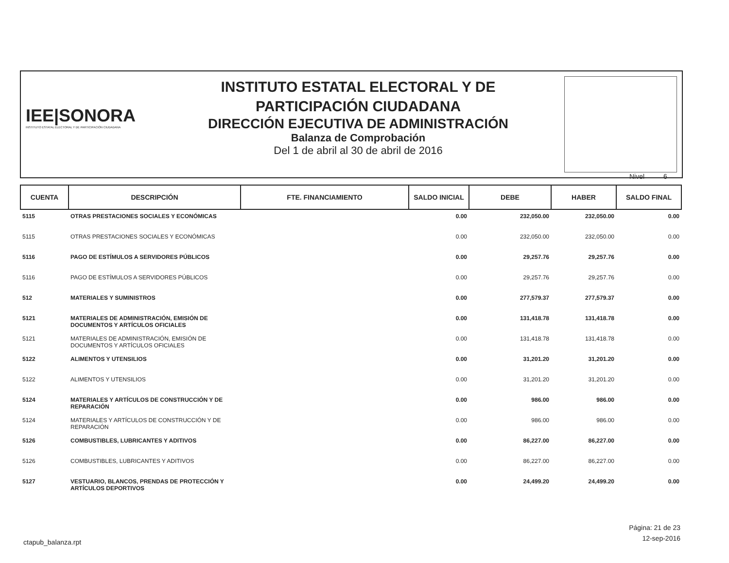IEE|SONORA
INSTITUTO ESTATAL ELECTORAL Y DE PARTICIPACIÓN CIUDADANA
INSTITUTO ESTATAL ELECTORAL Y DE
PARTICIPACIÓN CIUDADANA
DIRECCIÓN EJECUTIVA DE ADMINISTRACIÓN
Balanza de Comprobación
Del 1 de abril al 30 de abril de 2016
Nivel 6
| CUENTA | DESCRIPCIÓN | FTE. FINANCIAMIENTO | SALDO INICIAL | DEBE | HABER | SALDO FINAL |
| --- | --- | --- | --- | --- | --- | --- |
| 5115 | OTRAS PRESTACIONES SOCIALES Y ECONÓMICAS | | 0.00 | 232,050.00 | 232,050.00 | 0.00 |
| 5115 | OTRAS PRESTACIONES SOCIALES Y ECONÓMICAS | | 0.00 | 232,050.00 | 232,050.00 | 0.00 |
| 5116 | PAGO DE ESTÍMULOS A SERVIDORES PÚBLICOS | | 0.00 | 29,257.76 | 29,257.76 | 0.00 |
| 5116 | PAGO DE ESTÍMULOS A SERVIDORES PÚBLICOS | | 0.00 | 29,257.76 | 29,257.76 | 0.00 |
| 512 | MATERIALES Y SUMINISTROS | | 0.00 | 277,579.37 | 277,579.37 | 0.00 |
| 5121 | MATERIALES DE ADMINISTRACIÓN, EMISIÓN DE DOCUMENTOS Y ARTÍCULOS OFICIALES | | 0.00 | 131,418.78 | 131,418.78 | 0.00 |
| 5121 | MATERIALES DE ADMINISTRACIÓN, EMISIÓN DE DOCUMENTOS Y ARTÍCULOS OFICIALES | | 0.00 | 131,418.78 | 131,418.78 | 0.00 |
| 5122 | ALIMENTOS Y UTENSILIOS | | 0.00 | 31,201.20 | 31,201.20 | 0.00 |
| 5122 | ALIMENTOS Y UTENSILIOS | | 0.00 | 31,201.20 | 31,201.20 | 0.00 |
| 5124 | MATERIALES Y ARTÍCULOS DE CONSTRUCCIÓN Y DE REPARACIÓN | | 0.00 | 986.00 | 986.00 | 0.00 |
| 5124 | MATERIALES Y ARTÍCULOS DE CONSTRUCCIÓN Y DE REPARACIÓN | | 0.00 | 986.00 | 986.00 | 0.00 |
| 5126 | COMBUSTIBLES, LUBRICANTES Y ADITIVOS | | 0.00 | 86,227.00 | 86,227.00 | 0.00 |
| 5126 | COMBUSTIBLES, LUBRICANTES Y ADITIVOS | | 0.00 | 86,227.00 | 86,227.00 | 0.00 |
| 5127 | VESTUARIO, BLANCOS, PRENDAS DE PROTECCIÓN Y ARTÍCULOS DEPORTIVOS | | 0.00 | 24,499.20 | 24,499.20 | 0.00 |
Página: 21 de 23
12-sep-2016
ctapub_balanza.rpt